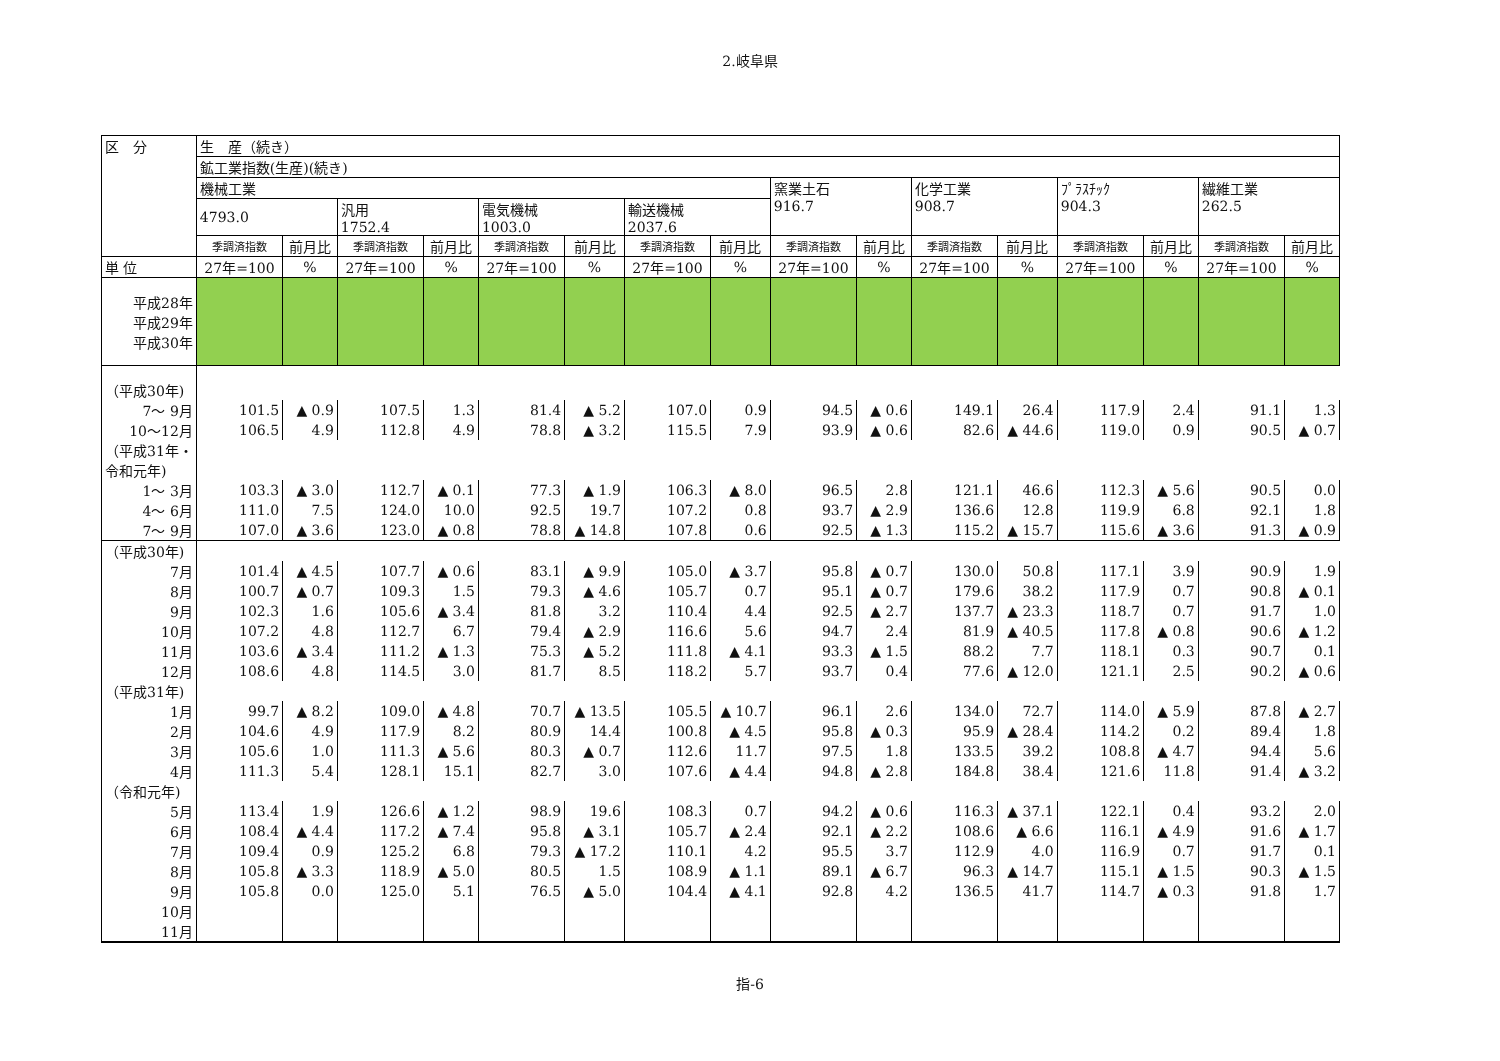2.岐阜県
| 区 分 | 生 産（続き） | | | | | | | | | | | | | | | |
| --- | --- | --- | --- | --- | --- | --- | --- | --- | --- | --- | --- | --- | --- | --- | --- | --- |
| | 鉱工業指数(生産)(続き) | | | | | | | | | | | | | | | |
| | 機械工業 | | | | | | | | 窯業土石 916.7 | | 化学工業 908.7 | | ﾌﾟﾗｽﾁｯｸ 904.3 | | 繊維工業 262.5 | |
| | 4793.0 | | 汎用 1752.4 | | 電気機械 1003.0 | | 輸送機械 2037.6 | | | | | | | | | |
| | 季調済指数 | 前月比 | 季調済指数 | 前月比 | 季調済指数 | 前月比 | 季調済指数 | 前月比 | 季調済指数 | 前月比 | 季調済指数 | 前月比 | 季調済指数 | 前月比 | 季調済指数 | 前月比 |
| 単 位 | 27年=100 | % | 27年=100 | % | 27年=100 | % | 27年=100 | % | 27年=100 | % | 27年=100 | % | 27年=100 | % | 27年=100 | % |
| 平成28年 平成29年 平成30年 | | | | | | | | | | | | | | | | |
| （平成30年) | | | | | | | | | | | | | | | | |
| 7～ 9月 | 101.5 | ▲ 0.9 | 107.5 | 1.3 | 81.4 | ▲ 5.2 | 107.0 | 0.9 | 94.5 | ▲ 0.6 | 149.1 | 26.4 | 117.9 | 2.4 | 91.1 | 1.3 |
| 10～12月 | 106.5 | 4.9 | 112.8 | 4.9 | 78.8 | ▲ 3.2 | 115.5 | 7.9 | 93.9 | ▲ 0.6 | 82.6 | ▲ 44.6 | 119.0 | 0.9 | 90.5 | ▲ 0.7 |
| （平成31年・ 令和元年) | | | | | | | | | | | | | | | | |
| 1～ 3月 | 103.3 | ▲ 3.0 | 112.7 | ▲ 0.1 | 77.3 | ▲ 1.9 | 106.3 | ▲ 8.0 | 96.5 | 2.8 | 121.1 | 46.6 | 112.3 | ▲ 5.6 | 90.5 | 0.0 |
| 4～ 6月 | 111.0 | 7.5 | 124.0 | 10.0 | 92.5 | 19.7 | 107.2 | 0.8 | 93.7 | ▲ 2.9 | 136.6 | 12.8 | 119.9 | 6.8 | 92.1 | 1.8 |
| 7～ 9月 | 107.0 | ▲ 3.6 | 123.0 | ▲ 0.8 | 78.8 | ▲ 14.8 | 107.8 | 0.6 | 92.5 | ▲ 1.3 | 115.2 | ▲ 15.7 | 115.6 | ▲ 3.6 | 91.3 | ▲ 0.9 |
| （平成30年) | | | | | | | | | | | | | | | | |
| 7月 | 101.4 | ▲ 4.5 | 107.7 | ▲ 0.6 | 83.1 | ▲ 9.9 | 105.0 | ▲ 3.7 | 95.8 | ▲ 0.7 | 130.0 | 50.8 | 117.1 | 3.9 | 90.9 | 1.9 |
| 8月 | 100.7 | ▲ 0.7 | 109.3 | 1.5 | 79.3 | ▲ 4.6 | 105.7 | 0.7 | 95.1 | ▲ 0.7 | 179.6 | 38.2 | 117.9 | 0.7 | 90.8 | ▲ 0.1 |
| 9月 | 102.3 | 1.6 | 105.6 | ▲ 3.4 | 81.8 | 3.2 | 110.4 | 4.4 | 92.5 | ▲ 2.7 | 137.7 | ▲ 23.3 | 118.7 | 0.7 | 91.7 | 1.0 |
| 10月 | 107.2 | 4.8 | 112.7 | 6.7 | 79.4 | ▲ 2.9 | 116.6 | 5.6 | 94.7 | 2.4 | 81.9 | ▲ 40.5 | 117.8 | ▲ 0.8 | 90.6 | ▲ 1.2 |
| 11月 | 103.6 | ▲ 3.4 | 111.2 | ▲ 1.3 | 75.3 | ▲ 5.2 | 111.8 | ▲ 4.1 | 93.3 | ▲ 1.5 | 88.2 | 7.7 | 118.1 | 0.3 | 90.7 | 0.1 |
| 12月 | 108.6 | 4.8 | 114.5 | 3.0 | 81.7 | 8.5 | 118.2 | 5.7 | 93.7 | 0.4 | 77.6 | ▲ 12.0 | 121.1 | 2.5 | 90.2 | ▲ 0.6 |
| （平成31年) | | | | | | | | | | | | | | | | |
| 1月 | 99.7 | ▲ 8.2 | 109.0 | ▲ 4.8 | 70.7 | ▲ 13.5 | 105.5 | ▲ 10.7 | 96.1 | 2.6 | 134.0 | 72.7 | 114.0 | ▲ 5.9 | 87.8 | ▲ 2.7 |
| 2月 | 104.6 | 4.9 | 117.9 | 8.2 | 80.9 | 14.4 | 100.8 | ▲ 4.5 | 95.8 | ▲ 0.3 | 95.9 | ▲ 28.4 | 114.2 | 0.2 | 89.4 | 1.8 |
| 3月 | 105.6 | 1.0 | 111.3 | ▲ 5.6 | 80.3 | ▲ 0.7 | 112.6 | 11.7 | 97.5 | 1.8 | 133.5 | 39.2 | 108.8 | ▲ 4.7 | 94.4 | 5.6 |
| 4月 | 111.3 | 5.4 | 128.1 | 15.1 | 82.7 | 3.0 | 107.6 | ▲ 4.4 | 94.8 | ▲ 2.8 | 184.8 | 38.4 | 121.6 | 11.8 | 91.4 | ▲ 3.2 |
| （令和元年) | | | | | | | | | | | | | | | | |
| 5月 | 113.4 | 1.9 | 126.6 | ▲ 1.2 | 98.9 | 19.6 | 108.3 | 0.7 | 94.2 | ▲ 0.6 | 116.3 | ▲ 37.1 | 122.1 | 0.4 | 93.2 | 2.0 |
| 6月 | 108.4 | ▲ 4.4 | 117.2 | ▲ 7.4 | 95.8 | ▲ 3.1 | 105.7 | ▲ 2.4 | 92.1 | ▲ 2.2 | 108.6 | ▲ 6.6 | 116.1 | ▲ 4.9 | 91.6 | ▲ 1.7 |
| 7月 | 109.4 | 0.9 | 125.2 | 6.8 | 79.3 | ▲ 17.2 | 110.1 | 4.2 | 95.5 | 3.7 | 112.9 | 4.0 | 116.9 | 0.7 | 91.7 | 0.1 |
| 8月 | 105.8 | ▲ 3.3 | 118.9 | ▲ 5.0 | 80.5 | 1.5 | 108.9 | ▲ 1.1 | 89.1 | ▲ 6.7 | 96.3 | ▲ 14.7 | 115.1 | ▲ 1.5 | 90.3 | ▲ 1.5 |
| 9月 | 105.8 | 0.0 | 125.0 | 5.1 | 76.5 | ▲ 5.0 | 104.4 | ▲ 4.1 | 92.8 | 4.2 | 136.5 | 41.7 | 114.7 | ▲ 0.3 | 91.8 | 1.7 |
| 10月 | | | | | | | | | | | | | | | | |
| 11月 | | | | | | | | | | | | | | | | |
指-6